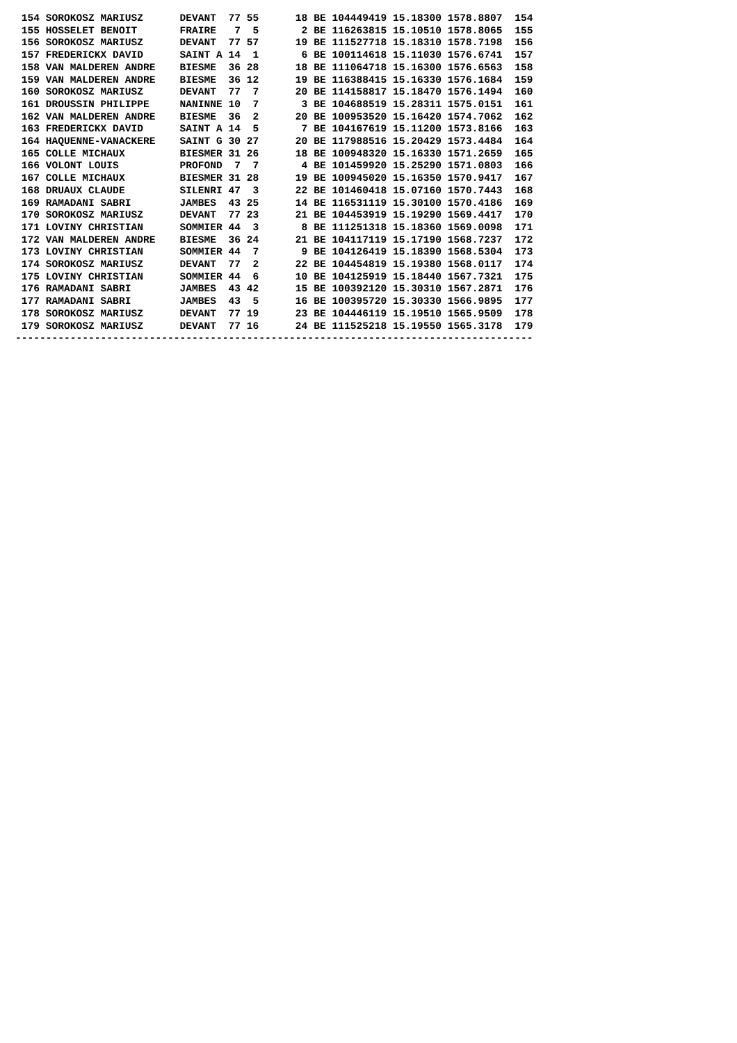154 SOROKOSZ MARIUSZ      DEVANT  77 55      18 BE 104449419 15.18300 1578.8807  154
 155 HOSSELET BENOIT       FRAIRE   7  5       2 BE 116263815 15.10510 1578.8065  155
 156 SOROKOSZ MARIUSZ      DEVANT  77 57      19 BE 111527718 15.18310 1578.7198  156
 157 FREDERICKX DAVID      SAINT A 14  1       6 BE 100114618 15.11030 1576.6741  157
 158 VAN MALDEREN ANDRE    BIESME  36 28      18 BE 111064718 15.16300 1576.6563  158
 159 VAN MALDEREN ANDRE    BIESME  36 12      19 BE 116388415 15.16330 1576.1684  159
 160 SOROKOSZ MARIUSZ      DEVANT  77  7      20 BE 114158817 15.18470 1576.1494  160
 161 DROUSSIN PHILIPPE     NANINNE 10  7       3 BE 104688519 15.28311 1575.0151  161
 162 VAN MALDEREN ANDRE    BIESME  36  2      20 BE 100953520 15.16420 1574.7062  162
 163 FREDERICKX DAVID      SAINT A 14  5       7 BE 104167619 15.11200 1573.8166  163
 164 HAQUENNE-VANACKERE    SAINT G 30 27      20 BE 117988516 15.20429 1573.4484  164
 165 COLLE MICHAUX         BIESMER 31 26      18 BE 100948320 15.16330 1571.2659  165
 166 VOLONT LOUIS          PROFOND  7  7       4 BE 101459920 15.25290 1571.0803  166
 167 COLLE MICHAUX         BIESMER 31 28      19 BE 100945020 15.16350 1570.9417  167
 168 DRUAUX CLAUDE         SILENRI 47  3      22 BE 101460418 15.07160 1570.7443  168
 169 RAMADANI SABRI        JAMBES  43 25      14 BE 116531119 15.30100 1570.4186  169
 170 SOROKOSZ MARIUSZ      DEVANT  77 23      21 BE 104453919 15.19290 1569.4417  170
 171 LOVINY CHRISTIAN      SOMMIER 44  3       8 BE 111251318 15.18360 1569.0098  171
 172 VAN MALDEREN ANDRE    BIESME  36 24      21 BE 104117119 15.17190 1568.7237  172
 173 LOVINY CHRISTIAN      SOMMIER 44  7       9 BE 104126419 15.18390 1568.5304  173
 174 SOROKOSZ MARIUSZ      DEVANT  77  2      22 BE 104454819 15.19380 1568.0117  174
 175 LOVINY CHRISTIAN      SOMMIER 44  6      10 BE 104125919 15.18440 1567.7321  175
 176 RAMADANI SABRI        JAMBES  43 42      15 BE 100392120 15.30310 1567.2871  176
 177 RAMADANI SABRI        JAMBES  43  5      16 BE 100395720 15.30330 1566.9895  177
 178 SOROKOSZ MARIUSZ      DEVANT  77 19      23 BE 104446119 15.19510 1565.9509  178
 179 SOROKOSZ MARIUSZ      DEVANT  77 16      24 BE 111525218 15.19550 1565.3178  179
-------------------------------------------------------------------------------------